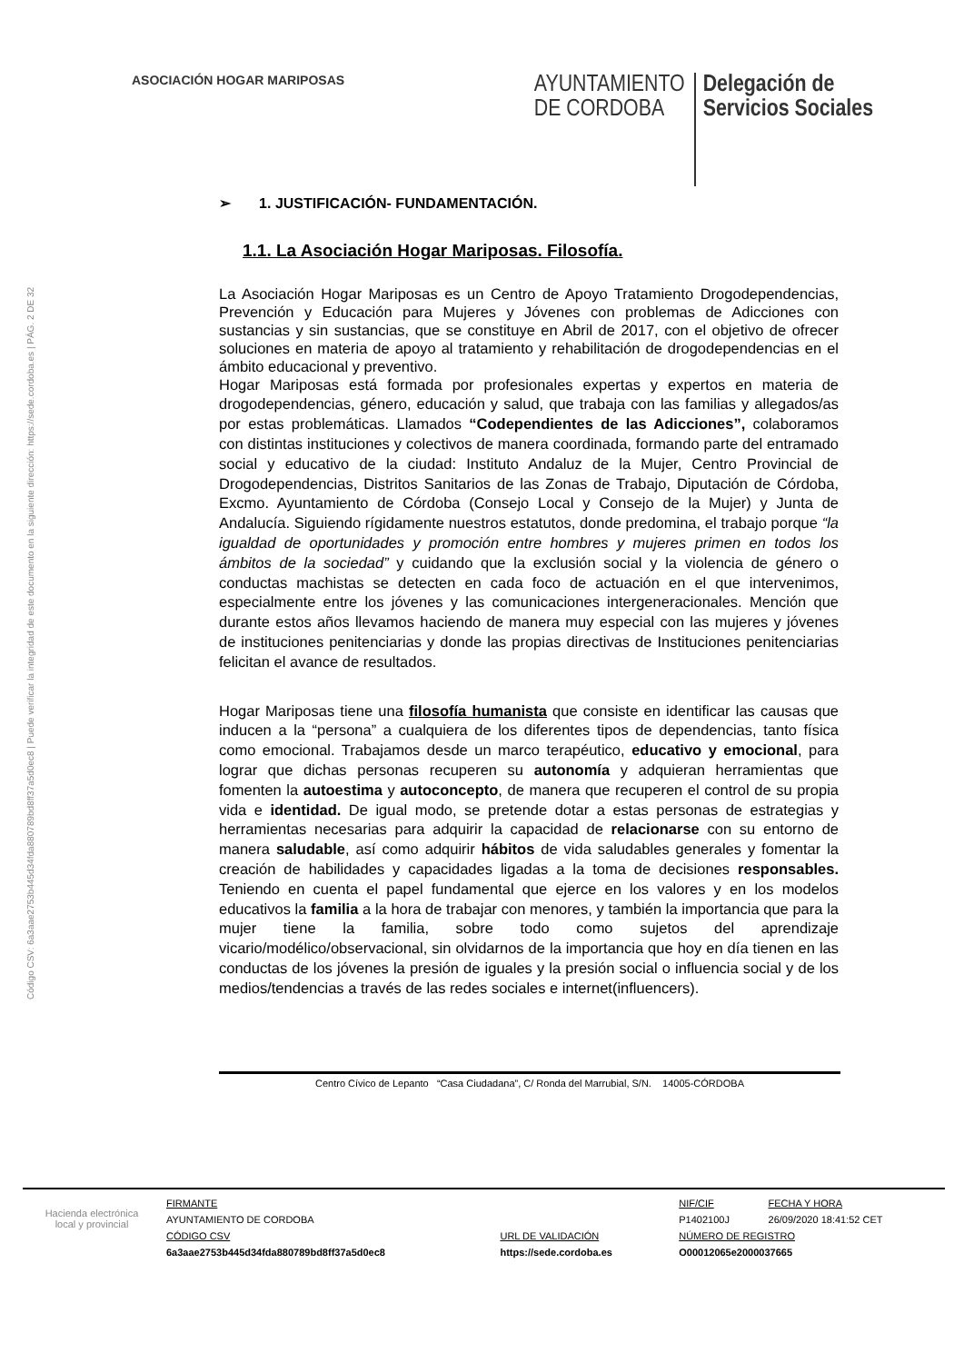Código CSV: 6a3aae2753b445d34fda880789bd8ff37a5d0ec8 | Puede verificar la integridad de este documento en la siguiente dirección: https://sede.cordoba.es | PÁG. 2 DE 32
ASOCIACIÓN HOGAR MARIPOSAS
AYUNTAMIENTO
DE CORDOBA
Delegación de
Servicios Sociales
➢ 1. JUSTIFICACIÓN- FUNDAMENTACIÓN.
1.1. La Asociación Hogar Mariposas. Filosofía.
La Asociación Hogar Mariposas es un Centro de Apoyo Tratamiento Drogodependencias, Prevención y Educación para Mujeres y Jóvenes con problemas de Adicciones con sustancias y sin sustancias, que se constituye en Abril de 2017, con el objetivo de ofrecer soluciones en materia de apoyo al tratamiento y rehabilitación de drogodependencias en el ámbito educacional y preventivo.
Hogar Mariposas está formada por profesionales expertas y expertos en materia de drogodependencias, género, educación y salud, que trabaja con las familias y allegados/as por estas problemáticas. Llamados “Codependientes de las Adicciones”, colaboramos con distintas instituciones y colectivos de manera coordinada, formando parte del entramado social y educativo de la ciudad: Instituto Andaluz de la Mujer, Centro Provincial de Drogodependencias, Distritos Sanitarios de las Zonas de Trabajo, Diputación de Córdoba, Excmo. Ayuntamiento de Córdoba (Consejo Local y Consejo de la Mujer) y Junta de Andalucía. Siguiendo rígidamente nuestros estatutos, donde predomina, el trabajo porque “la igualdad de oportunidades y promoción entre hombres y mujeres primen en todos los ámbitos de la sociedad” y cuidando que la exclusión social y la violencia de género o conductas machistas se detecten en cada foco de actuación en el que intervenimos, especialmente entre los jóvenes y las comunicaciones intergeneracionales. Mención que durante estos años llevamos haciendo de manera muy especial con las mujeres y jóvenes de instituciones penitenciarias y donde las propias directivas de Instituciones penitenciarias felicitan el avance de resultados.
Hogar Mariposas tiene una filosofía humanista que consiste en identificar las causas que inducen a la “persona” a cualquiera de los diferentes tipos de dependencias, tanto física como emocional. Trabajamos desde un marco terapéutico, educativo y emocional, para lograr que dichas personas recuperen su autonomía y adquieran herramientas que fomenten la autoestima y autoconcepto, de manera que recuperen el control de su propia vida e identidad. De igual modo, se pretende dotar a estas personas de estrategias y herramientas necesarias para adquirir la capacidad de relacionarse con su entorno de manera saludable, así como adquirir hábitos de vida saludables generales y fomentar la creación de habilidades y capacidades ligadas a la toma de decisiones responsables. Teniendo en cuenta el papel fundamental que ejerce en los valores y en los modelos educativos la familia a la hora de trabajar con menores, y también la importancia que para la mujer tiene la familia, sobre todo como sujetos del aprendizaje vicario/modélico/observacional, sin olvidarnos de la importancia que hoy en día tienen en las conductas de los jóvenes la presión de iguales y la presión social o influencia social y de los medios/tendencias a través de las redes sociales e internet(influencers).
Centro Cívico de Lepanto “Casa Ciudadana”, C/ Ronda del Marrubial, S/N. 14005-CÓRDOBA
| Hacienda electrónica local y provincial | FIRMANTE | | NIF/CIF | FECHA Y HORA |
| | AYUNTAMIENTO DE CORDOBA | | P1402100J | 26/09/2020 18:41:52 CET |
| | CÓDIGO CSV | URL DE VALIDACIÓN | NÚMERO DE REGISTRO | |
| | 6a3aae2753b445d34fda880789bd8ff37a5d0ec8 | https://sede.cordoba.es | O00012065e2000037665 | |